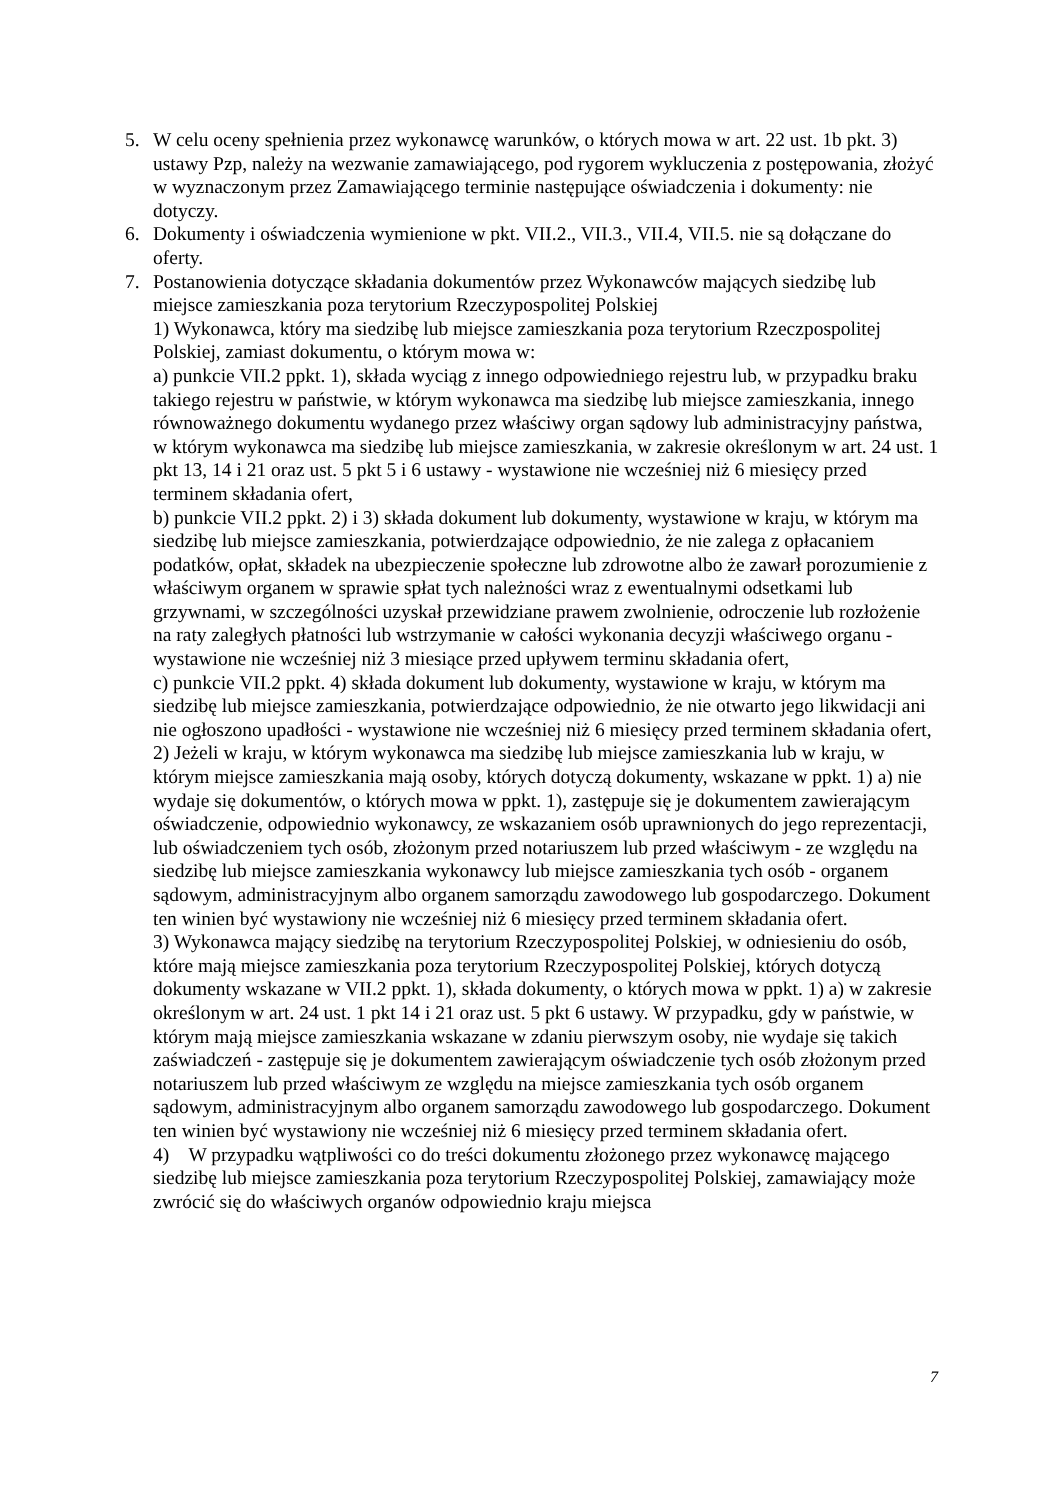5. W celu oceny spełnienia przez wykonawcę warunków, o których mowa w art. 22 ust. 1b pkt. 3) ustawy Pzp, należy na wezwanie zamawiającego, pod rygorem wykluczenia z postępowania, złożyć w wyznaczonym przez Zamawiającego terminie następujące oświadczenia i dokumenty: nie dotyczy.
6. Dokumenty i oświadczenia wymienione w pkt. VII.2., VII.3., VII.4, VII.5. nie są dołączane do oferty.
7. Postanowienia dotyczące składania dokumentów przez Wykonawców mających siedzibę lub miejsce zamieszkania poza terytorium Rzeczypospolitej Polskiej
1) Wykonawca, który ma siedzibę lub miejsce zamieszkania poza terytorium Rzeczpospolitej Polskiej, zamiast dokumentu, o którym mowa w:
a) punkcie VII.2 ppkt. 1), składa wyciąg z innego odpowiedniego rejestru lub, w przypadku braku takiego rejestru w państwie, w którym wykonawca ma siedzibę lub miejsce zamieszkania, innego równoważnego dokumentu wydanego przez właściwy organ sądowy lub administracyjny państwa, w którym wykonawca ma siedzibę lub miejsce zamieszkania, w zakresie określonym w art. 24 ust. 1 pkt 13, 14 i 21 oraz ust. 5 pkt 5 i 6 ustawy - wystawione nie wcześniej niż 6 miesięcy przed terminem składania ofert,
b) punkcie VII.2 ppkt. 2) i 3) składa dokument lub dokumenty, wystawione w kraju, w którym ma siedzibę lub miejsce zamieszkania, potwierdzające odpowiednio, że nie zalega z opłacaniem podatków, opłat, składek na ubezpieczenie społeczne lub zdrowotne albo że zawarł porozumienie z właściwym organem w sprawie spłat tych należności wraz z ewentualnymi odsetkami lub grzywnami, w szczególności uzyskał przewidziane prawem zwolnienie, odroczenie lub rozłożenie na raty zaległych płatności lub wstrzymanie w całości wykonania decyzji właściwego organu - wystawione nie wcześniej niż 3 miesiące przed upływem terminu składania ofert,
c) punkcie VII.2 ppkt. 4) składa dokument lub dokumenty, wystawione w kraju, w którym ma siedzibę lub miejsce zamieszkania, potwierdzające odpowiednio, że nie otwarto jego likwidacji ani nie ogłoszono upadłości - wystawione nie wcześniej niż 6 miesięcy przed terminem składania ofert,
2) Jeżeli w kraju, w którym wykonawca ma siedzibę lub miejsce zamieszkania lub w kraju, w którym miejsce zamieszkania mają osoby, których dotyczą dokumenty, wskazane w ppkt. 1) a) nie wydaje się dokumentów, o których mowa w ppkt. 1), zastępuje się je dokumentem zawierającym oświadczenie, odpowiednio wykonawcy, ze wskazaniem osób uprawnionych do jego reprezentacji, lub oświadczeniem tych osób, złożonym przed notariuszem lub przed właściwym - ze względu na siedzibę lub miejsce zamieszkania wykonawcy lub miejsce zamieszkania tych osób - organem sądowym, administracyjnym albo organem samorządu zawodowego lub gospodarczego. Dokument ten winien być wystawiony nie wcześniej niż 6 miesięcy przed terminem składania ofert.
3) Wykonawca mający siedzibę na terytorium Rzeczypospolitej Polskiej, w odniesieniu do osób, które mają miejsce zamieszkania poza terytorium Rzeczypospolitej Polskiej, których dotyczą dokumenty wskazane w VII.2 ppkt. 1), składa dokumenty, o których mowa w ppkt. 1) a) w zakresie określonym w art. 24 ust. 1 pkt 14 i 21 oraz ust. 5 pkt 6 ustawy. W przypadku, gdy w państwie, w którym mają miejsce zamieszkania wskazane w zdaniu pierwszym osoby, nie wydaje się takich zaświadczeń - zastępuje się je dokumentem zawierającym oświadczenie tych osób złożonym przed notariuszem lub przed właściwym ze względu na miejsce zamieszkania tych osób organem sądowym, administracyjnym albo organem samorządu zawodowego lub gospodarczego. Dokument ten winien być wystawiony nie wcześniej niż 6 miesięcy przed terminem składania ofert.
4) W przypadku wątpliwości co do treści dokumentu złożonego przez wykonawcę mającego siedzibę lub miejsce zamieszkania poza terytorium Rzeczypospolitej Polskiej, zamawiający może zwrócić się do właściwych organów odpowiednio kraju miejsca
7